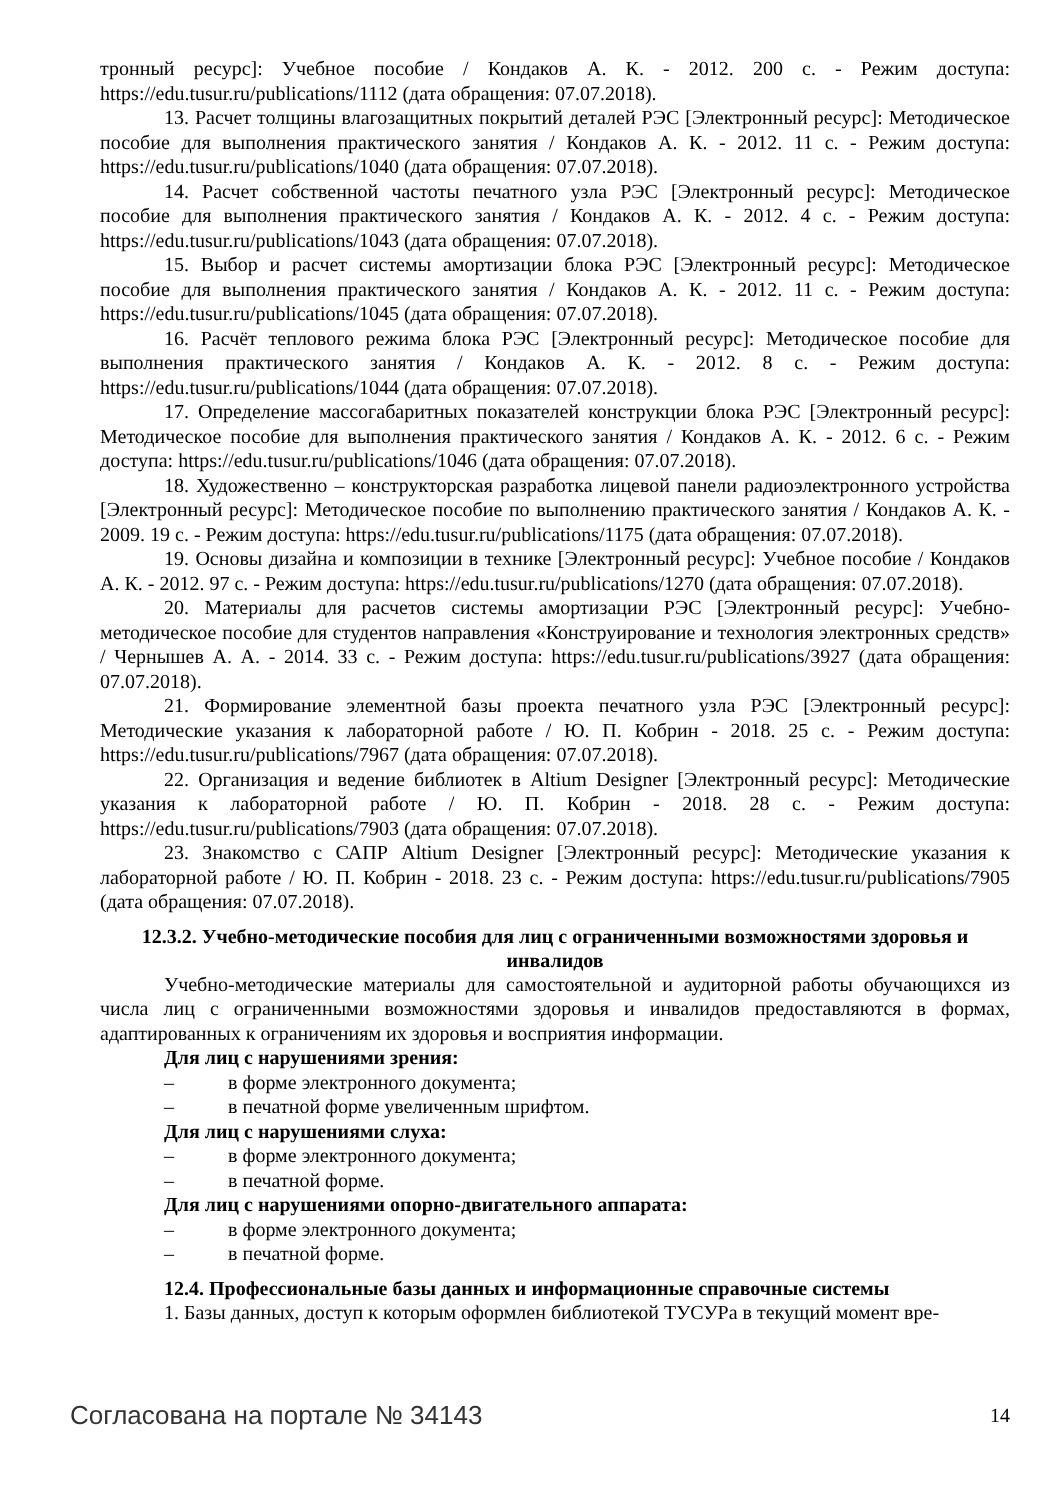тронный ресурс]: Учебное пособие / Кондаков А. К. - 2012. 200 с. - Режим доступа: https://edu.tusur.ru/publications/1112 (дата обращения: 07.07.2018).
13. Расчет толщины влагозащитных покрытий деталей РЭС [Электронный ресурс]: Методическое пособие для выполнения практического занятия / Кондаков А. К. - 2012. 11 с. - Режим доступа: https://edu.tusur.ru/publications/1040 (дата обращения: 07.07.2018).
14. Расчет собственной частоты печатного узла РЭС [Электронный ресурс]: Методическое пособие для выполнения практического занятия / Кондаков А. К. - 2012. 4 с. - Режим доступа: https://edu.tusur.ru/publications/1043 (дата обращения: 07.07.2018).
15. Выбор и расчет системы амортизации блока РЭС [Электронный ресурс]: Методическое пособие для выполнения практического занятия / Кондаков А. К. - 2012. 11 с. - Режим доступа: https://edu.tusur.ru/publications/1045 (дата обращения: 07.07.2018).
16. Расчёт теплового режима блока РЭС [Электронный ресурс]: Методическое пособие для выполнения практического занятия / Кондаков А. К. - 2012. 8 с. - Режим доступа: https://edu.tusur.ru/publications/1044 (дата обращения: 07.07.2018).
17. Определение массогабаритных показателей конструкции блока РЭС [Электронный ресурс]: Методическое пособие для выполнения практического занятия / Кондаков А. К. - 2012. 6 с. - Режим доступа: https://edu.tusur.ru/publications/1046 (дата обращения: 07.07.2018).
18. Художественно – конструкторская разработка лицевой панели радиоэлектронного устройства [Электронный ресурс]: Методическое пособие по выполнению практического занятия / Кондаков А. К. - 2009. 19 с. - Режим доступа: https://edu.tusur.ru/publications/1175 (дата обращения: 07.07.2018).
19. Основы дизайна и композиции в технике [Электронный ресурс]: Учебное пособие / Кондаков А. К. - 2012. 97 с. - Режим доступа: https://edu.tusur.ru/publications/1270 (дата обращения: 07.07.2018).
20. Материалы для расчетов системы амортизации РЭС [Электронный ресурс]: Учебно-методическое пособие для студентов направления «Конструирование и технология электронных средств» / Чернышев А. А. - 2014. 33 с. - Режим доступа: https://edu.tusur.ru/publications/3927 (дата обращения: 07.07.2018).
21. Формирование элементной базы проекта печатного узла РЭС [Электронный ресурс]: Методические указания к лабораторной работе / Ю. П. Кобрин - 2018. 25 с. - Режим доступа: https://edu.tusur.ru/publications/7967 (дата обращения: 07.07.2018).
22. Организация и ведение библиотек в Altium Designer [Электронный ресурс]: Методические указания к лабораторной работе / Ю. П. Кобрин - 2018. 28 с. - Режим доступа: https://edu.tusur.ru/publications/7903 (дата обращения: 07.07.2018).
23. Знакомство с САПР Altium Designer [Электронный ресурс]: Методические указания к лабораторной работе / Ю. П. Кобрин - 2018. 23 с. - Режим доступа: https://edu.tusur.ru/publications/7905 (дата обращения: 07.07.2018).
12.3.2. Учебно-методические пособия для лиц с ограниченными возможностями здоровья и инвалидов
Учебно-методические материалы для самостоятельной и аудиторной работы обучающихся из числа лиц с ограниченными возможностями здоровья и инвалидов предоставляются в формах, адаптированных к ограничениям их здоровья и восприятия информации.
Для лиц с нарушениями зрения:
– в форме электронного документа;
– в печатной форме увеличенным шрифтом.
Для лиц с нарушениями слуха:
– в форме электронного документа;
– в печатной форме.
Для лиц с нарушениями опорно-двигательного аппарата:
– в форме электронного документа;
– в печатной форме.
12.4. Профессиональные базы данных и информационные справочные системы
1. Базы данных, доступ к которым оформлен библиотекой ТУСУРа в текущий момент вре-
Согласована на портале № 34143 14